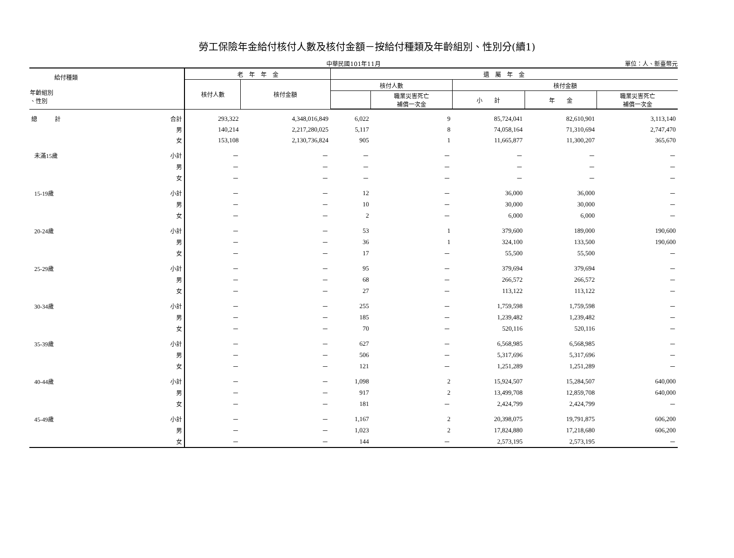勞工保險年金給付核付人數及核付金額－按給付種類及年齡組別、性別分(續1)
中華民國101年11月 單位：人、新臺幣元
| 給付種類 年齡組別 、性別 | | 老 年 年 金 | | 遺 屬 年 金 | | | | |
| --- | --- | --- | --- | --- | --- | --- | --- | --- |
| | | 核付人數 | 核付金額 | 核付人數 | | 核付金額 | | |
| | | | | | 職業災害死亡 補償一次金 | 小 計 | 年 金 | 職業災害死亡 補償一次金 |
| 總 計 | 合計 | 293,322 | 4,348,016,849 | 6,022 | 9 | 85,724,041 | 82,610,901 | 3,113,140 |
| | 男 | 140,214 | 2,217,280,025 | 5,117 | 8 | 74,058,164 | 71,310,694 | 2,747,470 |
| | 女 | 153,108 | 2,130,736,824 | 905 | 1 | 11,665,877 | 11,300,207 | 365,670 |
| 未滿15歲 | 小計 | － | － | － | － | － | － | － |
| | 男 | － | － | － | － | － | － | － |
| | 女 | － | － | － | － | － | － | － |
| 15-19歲 | 小計 | － | － | 12 | － | 36,000 | 36,000 | － |
| | 男 | － | － | 10 | － | 30,000 | 30,000 | － |
| | 女 | － | － | 2 | － | 6,000 | 6,000 | － |
| 20-24歲 | 小計 | － | － | 53 | 1 | 379,600 | 189,000 | 190,600 |
| | 男 | － | － | 36 | 1 | 324,100 | 133,500 | 190,600 |
| | 女 | － | － | 17 | － | 55,500 | 55,500 | － |
| 25-29歲 | 小計 | － | － | 95 | － | 379,694 | 379,694 | － |
| | 男 | － | － | 68 | － | 266,572 | 266,572 | － |
| | 女 | － | － | 27 | － | 113,122 | 113,122 | － |
| 30-34歲 | 小計 | － | － | 255 | － | 1,759,598 | 1,759,598 | － |
| | 男 | － | － | 185 | － | 1,239,482 | 1,239,482 | － |
| | 女 | － | － | 70 | － | 520,116 | 520,116 | － |
| 35-39歲 | 小計 | － | － | 627 | － | 6,568,985 | 6,568,985 | － |
| | 男 | － | － | 506 | － | 5,317,696 | 5,317,696 | － |
| | 女 | － | － | 121 | － | 1,251,289 | 1,251,289 | － |
| 40-44歲 | 小計 | － | － | 1,098 | 2 | 15,924,507 | 15,284,507 | 640,000 |
| | 男 | － | － | 917 | 2 | 13,499,708 | 12,859,708 | 640,000 |
| | 女 | － | － | 181 | － | 2,424,799 | 2,424,799 | － |
| 45-49歲 | 小計 | － | － | 1,167 | 2 | 20,398,075 | 19,791,875 | 606,200 |
| | 男 | － | － | 1,023 | 2 | 17,824,880 | 17,218,680 | 606,200 |
| | 女 | － | － | 144 | － | 2,573,195 | 2,573,195 | － |